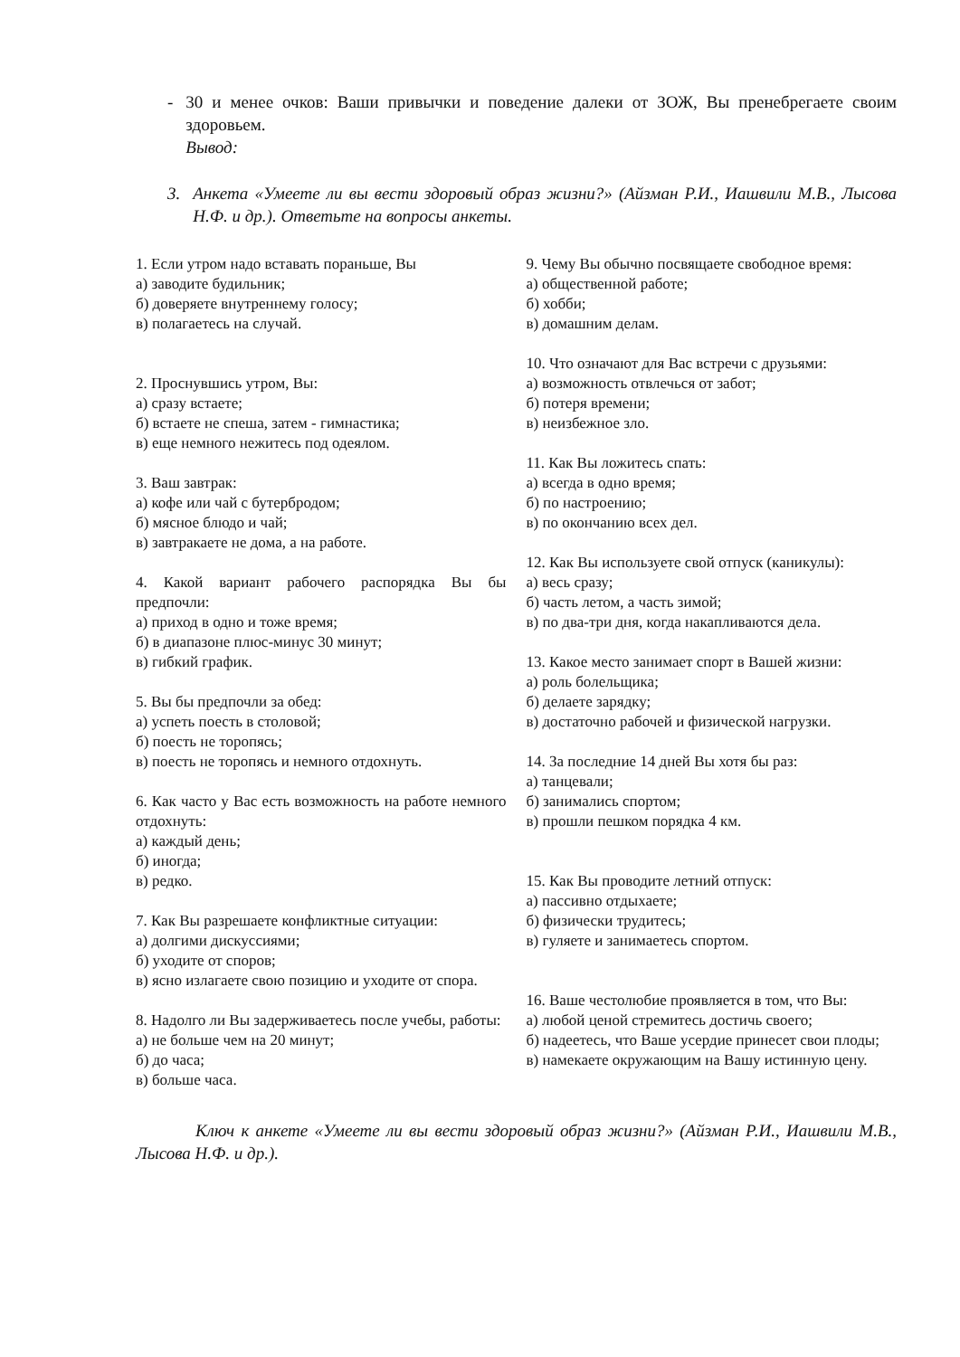- 30 и менее очков: Ваши привычки и поведение далеки от ЗОЖ, Вы пренебрегаете своим здоровьем.
Вывод:
3. Анкета «Умеете ли вы вести здоровый образ жизни?» (Айзман Р.И., Иашвили М.В., Лысова Н.Ф. и др.). Ответьте на вопросы анкеты.
1. Если утром надо вставать пораньше, Вы
а) заводите будильник;
б) доверяете внутреннему голосу;
в) полагаетесь на случай.
2. Проснувшись утром, Вы:
а) сразу встаете;
б) встаете не спеша, затем - гимнастика;
в) еще немного нежитесь под одеялом.
3. Ваш завтрак:
а) кофе или чай с бутербродом;
б) мясное блюдо и чай;
в) завтракаете не дома, а на работе.
4. Какой вариант рабочего распорядка Вы бы предпочли:
а) приход в одно и тоже время;
б) в диапазоне плюс-минус 30 минут;
в) гибкий график.
5. Вы бы предпочли за обед:
а) успеть поесть в столовой;
б) поесть не торопясь;
в) поесть не торопясь и немного отдохнуть.
6. Как часто у Вас есть возможность на работе немного отдохнуть:
а) каждый день;
б) иногда;
в) редко.
7. Как Вы разрешаете конфликтные ситуации:
а) долгими дискуссиями;
б) уходите от споров;
в) ясно излагаете свою позицию и уходите от спора.
8. Надолго ли Вы задерживаетесь после учебы, работы:
а) не больше чем на 20 минут;
б) до часа;
в) больше часа.
9. Чему Вы обычно посвящаете свободное время:
а) общественной работе;
б) хобби;
в) домашним делам.
10. Что означают для Вас встречи с друзьями:
а) возможность отвлечься от забот;
б) потеря времени;
в) неизбежное зло.
11. Как Вы ложитесь спать:
а) всегда в одно время;
б) по настроению;
в) по окончанию всех дел.
12. Как Вы используете свой отпуск (каникулы):
а) весь сразу;
б) часть летом, а часть зимой;
в) по два-три дня, когда накапливаются дела.
13. Какое место занимает спорт в Вашей жизни:
а) роль болельщика;
б) делаете зарядку;
в) достаточно рабочей и физической нагрузки.
14. За последние 14 дней Вы хотя бы раз:
а) танцевали;
б) занимались спортом;
в) прошли пешком порядка 4 км.
15. Как Вы проводите летний отпуск:
а) пассивно отдыхаете;
б) физически трудитесь;
в) гуляете и занимаетесь спортом.
16. Ваше честолюбие проявляется в том, что Вы:
а) любой ценой стремитесь достичь своего;
б) надеетесь, что Ваше усердие принесет свои плоды;
в) намекаете окружающим на Вашу истинную цену.
Ключ к анкете «Умеете ли вы вести здоровый образ жизни?» (Айзман Р.И., Иашвили М.В., Лысова Н.Ф. и др.).